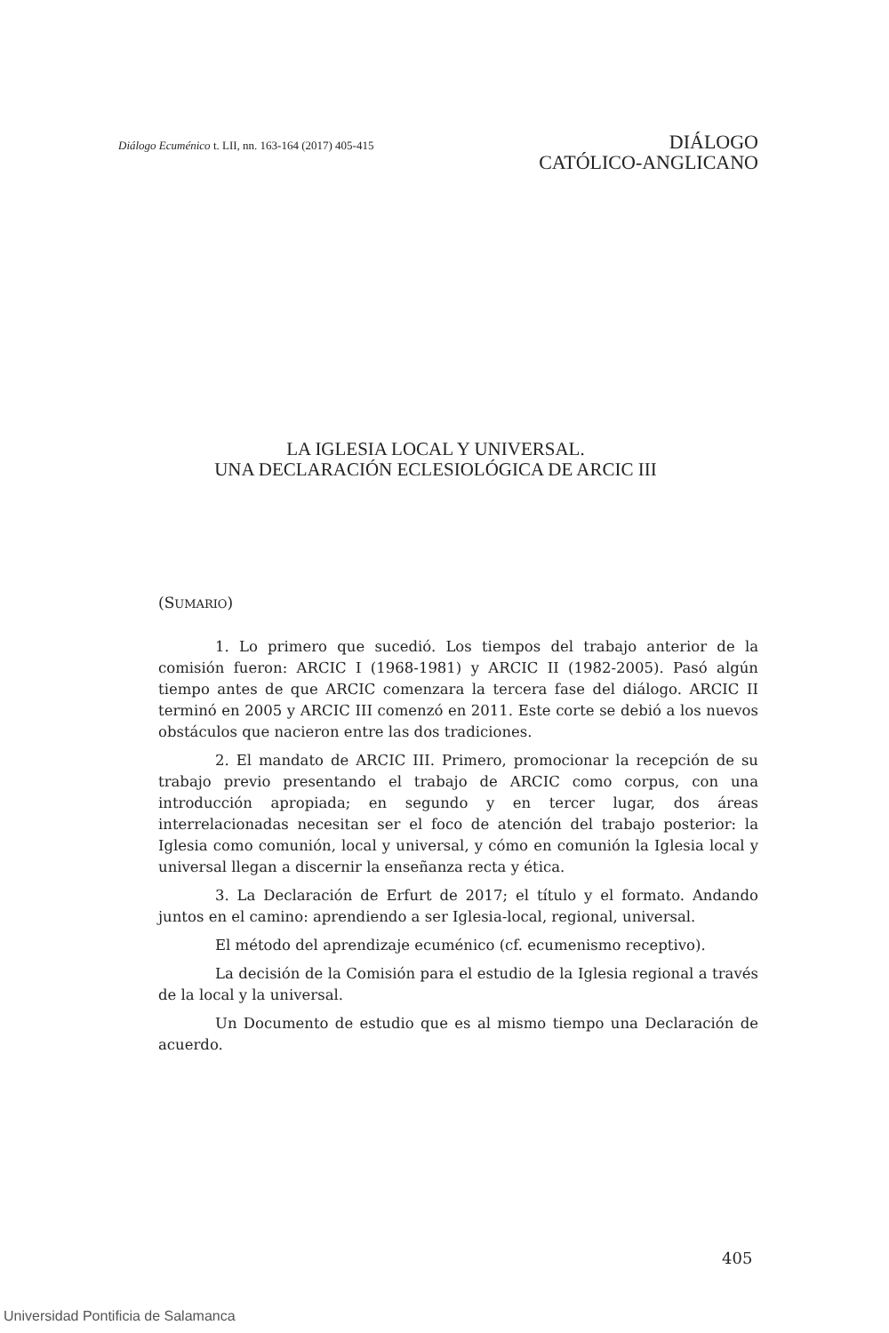Diálogo Ecuménico t. LII, nn. 163-164 (2017) 405-415
DIÁLOGO
CATÓLICO-ANGLICANO
LA IGLESIA LOCAL Y UNIVERSAL.
UNA DECLARACIÓN ECLESIOLÓGICA DE ARCIC III
(SUMARIO)
1. Lo primero que sucedió. Los tiempos del trabajo anterior de la comisión fueron: ARCIC I (1968-1981) y ARCIC II (1982-2005). Pasó algún tiempo antes de que ARCIC comenzara la tercera fase del diálogo. ARCIC II terminó en 2005 y ARCIC III comenzó en 2011. Este corte se debió a los nuevos obstáculos que nacieron entre las dos tradiciones.
2. El mandato de ARCIC III. Primero, promocionar la recepción de su trabajo previo presentando el trabajo de ARCIC como corpus, con una introducción apropiada; en segundo y en tercer lugar, dos áreas interrelacionadas necesitan ser el foco de atención del trabajo posterior: la Iglesia como comunión, local y universal, y cómo en comunión la Iglesia local y universal llegan a discernir la enseñanza recta y ética.
3. La Declaración de Erfurt de 2017; el título y el formato. Andando juntos en el camino: aprendiendo a ser Iglesia-local, regional, universal.
El método del aprendizaje ecuménico (cf. ecumenismo receptivo).
La decisión de la Comisión para el estudio de la Iglesia regional a través de la local y la universal.
Un Documento de estudio que es al mismo tiempo una Declaración de acuerdo.
405
Universidad Pontificia de Salamanca